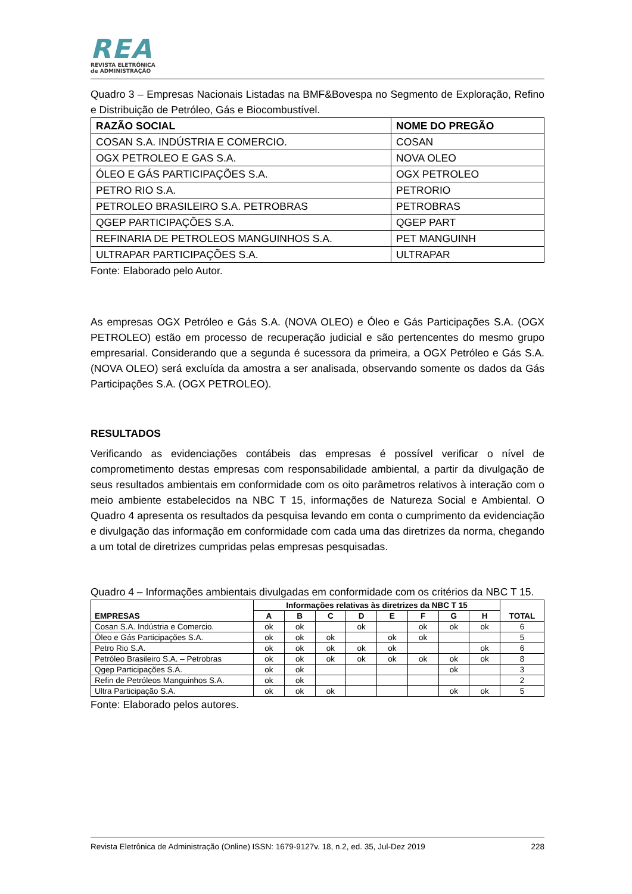REA
REVISTA ELETRÔNICA
de ADMINISTRAÇÃO
Quadro 3 – Empresas Nacionais Listadas na BMF&Bovespa no Segmento de Exploração, Refino e Distribuição de Petróleo, Gás e Biocombustível.
| RAZÃO SOCIAL | NOME DO PREGÃO |
| COSAN S.A. INDÚSTRIA E COMERCIO. | COSAN |
| OGX PETROLEO E GAS S.A. | NOVA OLEO |
| ÓLEO E GÁS PARTICIPAÇÕES S.A. | OGX PETROLEO |
| PETRO RIO S.A. | PETRORIO |
| PETROLEO BRASILEIRO S.A. PETROBRAS | PETROBRAS |
| QGEP PARTICIPAÇÕES S.A. | QGEP PART |
| REFINARIA DE PETROLEOS MANGUINHOS S.A. | PET MANGUINH |
| ULTRAPAR PARTICIPAÇÕES S.A. | ULTRAPAR |
Fonte: Elaborado pelo Autor.
As empresas OGX Petróleo e Gás S.A. (NOVA OLEO) e Óleo e Gás Participações S.A. (OGX PETROLEO) estão em processo de recuperação judicial e são pertencentes do mesmo grupo empresarial. Considerando que a segunda é sucessora da primeira, a OGX Petróleo e Gás S.A. (NOVA OLEO) será excluída da amostra a ser analisada, observando somente os dados da Gás Participações S.A. (OGX PETROLEO).
RESULTADOS
Verificando as evidenciações contábeis das empresas é possível verificar o nível de comprometimento destas empresas com responsabilidade ambiental, a partir da divulgação de seus resultados ambientais em conformidade com os oito parâmetros relativos à interação com o meio ambiente estabelecidos na NBC T 15, informações de Natureza Social e Ambiental. O Quadro 4 apresenta os resultados da pesquisa levando em conta o cumprimento da evidenciação e divulgação das informação em conformidade com cada uma das diretrizes da norma, chegando a um total de diretrizes cumpridas pelas empresas pesquisadas.
Quadro 4 – Informações ambientais divulgadas em conformidade com os critérios da NBC T 15.
| EMPRESAS | Informações relativas às diretrizes da NBC T 15 | | | | | | | | TOTAL |
| --- | --- | --- | --- | --- | --- | --- | --- | --- | --- |
| | A | B | C | D | E | F | G | H | |
| Cosan S.A. Indústria e Comercio. | ok | ok | | ok | | ok | ok | ok | 6 |
| Óleo e Gás Participações S.A. | ok | ok | ok | | ok | ok | | | 5 |
| Petro Rio S.A. | ok | ok | ok | ok | ok | | | ok | 6 |
| Petróleo Brasileiro S.A. – Petrobras | ok | ok | ok | ok | ok | ok | ok | ok | 8 |
| Qgep Participações S.A. | ok | ok | | | | | ok | | 3 |
| Refin de Petróleos Manguinhos S.A. | ok | ok | | | | | | | 2 |
| Ultra Participação S.A. | ok | ok | ok | | | | ok | ok | 5 |
Fonte: Elaborado pelos autores.
Revista Eletrônica de Administração (Online) ISSN: 1679-9127v. 18, n.2, ed. 35, Jul-Dez 2019 228